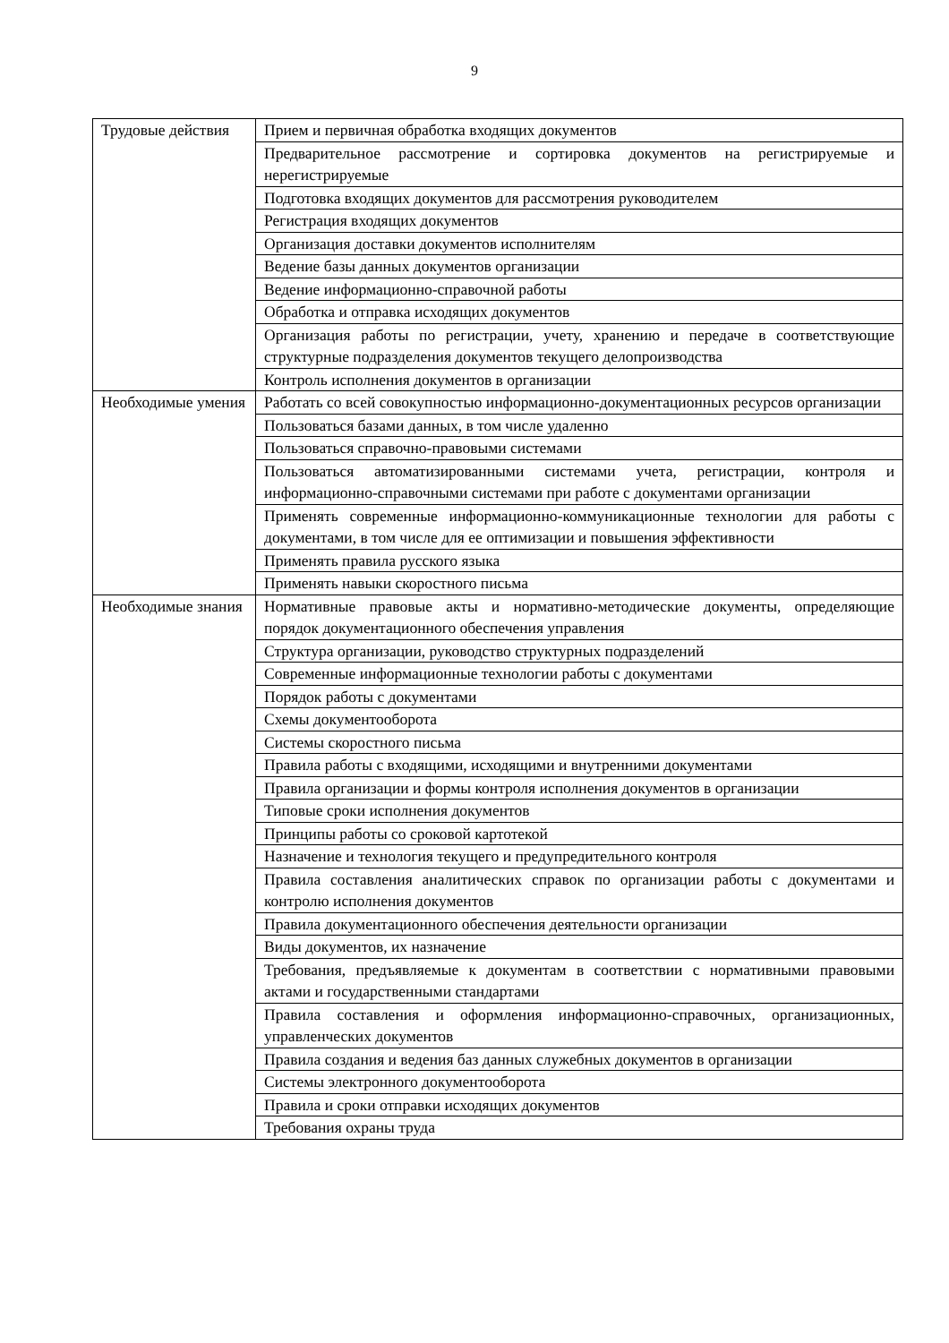9
| Трудовые действия | Прием и первичная обработка входящих документов |
| | Предварительное рассмотрение и сортировка документов на регистрируемые и нерегистрируемые |
| | Подготовка входящих документов для рассмотрения руководителем |
| | Регистрация входящих документов |
| | Организация доставки документов исполнителям |
| | Ведение базы данных документов организации |
| | Ведение информационно-справочной работы |
| | Обработка и отправка исходящих документов |
| | Организация работы по регистрации, учету, хранению и передаче в соответствующие структурные подразделения документов текущего делопроизводства |
| | Контроль исполнения документов в организации |
| Необходимые умения | Работать со всей совокупностью информационно-документационных ресурсов организации |
| | Пользоваться базами данных, в том числе удаленно |
| | Пользоваться справочно-правовыми системами |
| | Пользоваться автоматизированными системами учета, регистрации, контроля и информационно-справочными системами при работе с документами организации |
| | Применять современные информационно-коммуникационные технологии для работы с документами, в том числе для ее оптимизации и повышения эффективности |
| | Применять правила русского языка |
| | Применять навыки скоростного письма |
| Необходимые знания | Нормативные правовые акты и нормативно-методические документы, определяющие порядок документационного обеспечения управления |
| | Структура организации, руководство структурных подразделений |
| | Современные информационные технологии работы с документами |
| | Порядок работы с документами |
| | Схемы документооборота |
| | Системы скоростного письма |
| | Правила работы с входящими, исходящими и внутренними документами |
| | Правила организации и формы контроля исполнения документов в организации |
| | Типовые сроки исполнения документов |
| | Принципы работы со сроковой картотекой |
| | Назначение и технология текущего и предупредительного контроля |
| | Правила составления аналитических справок по организации работы с документами и контролю исполнения документов |
| | Правила документационного обеспечения деятельности организации |
| | Виды документов, их назначение |
| | Требования, предъявляемые к документам в соответствии с нормативными правовыми актами и государственными стандартами |
| | Правила составления и оформления информационно-справочных, организационных, управленческих документов |
| | Правила создания и ведения баз данных служебных документов в организации |
| | Системы электронного документооборота |
| | Правила и сроки отправки исходящих документов |
| | Требования охраны труда |